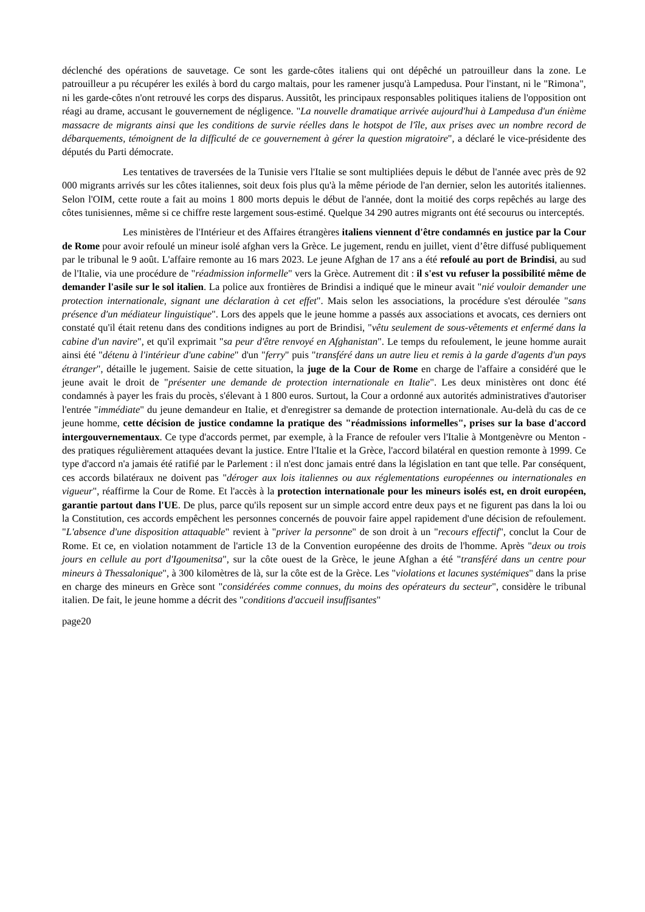déclenché des opérations de sauvetage. Ce sont les garde-côtes italiens qui ont dépêché un patrouilleur dans la zone. Le patrouilleur a pu récupérer les exilés à bord du cargo maltais, pour les ramener jusqu'à Lampedusa. Pour l'instant, ni le "Rimona", ni les garde-côtes n'ont retrouvé les corps des disparus. Aussitôt, les principaux responsables politiques italiens de l'opposition ont réagi au drame, accusant le gouvernement de négligence. "La nouvelle dramatique arrivée aujourd'hui à Lampedusa d'un énième massacre de migrants ainsi que les conditions de survie réelles dans le hotspot de l'île, aux prises avec un nombre record de débarquements, témoignent de la difficulté de ce gouvernement à gérer la question migratoire", a déclaré le vice-présidente des députés du Parti démocrate.
Les tentatives de traversées de la Tunisie vers l'Italie se sont multipliées depuis le début de l'année avec près de 92 000 migrants arrivés sur les côtes italiennes, soit deux fois plus qu'à la même période de l'an dernier, selon les autorités italiennes. Selon l'OIM, cette route a fait au moins 1 800 morts depuis le début de l'année, dont la moitié des corps repêchés au large des côtes tunisiennes, même si ce chiffre reste largement sous-estimé. Quelque 34 290 autres migrants ont été secourus ou interceptés.
Les ministères de l'Intérieur et des Affaires étrangères italiens viennent d'être condamnés en justice par la Cour de Rome pour avoir refoulé un mineur isolé afghan vers la Grèce. Le jugement, rendu en juillet, vient d’être diffusé publiquement par le tribunal le 9 août. L'affaire remonte au 16 mars 2023. Le jeune Afghan de 17 ans a été refoulé au port de Brindisi, au sud de l'Italie, via une procédure de "réadmission informelle" vers la Grèce. Autrement dit : il s'est vu refuser la possibilité même de demander l'asile sur le sol italien. La police aux frontières de Brindisi a indiqué que le mineur avait "nié vouloir demander une protection internationale, signant une déclaration à cet effet". Mais selon les associations, la procédure s'est déroulée "sans présence d'un médiateur linguistique". Lors des appels que le jeune homme a passés aux associations et avocats, ces derniers ont constaté qu'il était retenu dans des conditions indignes au port de Brindisi, "vêtu seulement de sous-vêtements et enfermé dans la cabine d'un navire", et qu'il exprimait "sa peur d'être renvoyé en Afghanistan". Le temps du refoulement, le jeune homme aurait ainsi été "détenu à l'intérieur d'une cabine" d'un "ferry" puis "transféré dans un autre lieu et remis à la garde d'agents d'un pays étranger", détaille le jugement. Saisie de cette situation, la juge de la Cour de Rome en charge de l'affaire a considéré que le jeune avait le droit de "présenter une demande de protection internationale en Italie". Les deux ministères ont donc été condamnés à payer les frais du procès, s'élevant à 1 800 euros. Surtout, la Cour a ordonné aux autorités administratives d'autoriser l'entrée "immédiate" du jeune demandeur en Italie, et d'enregistrer sa demande de protection internationale. Au-delà du cas de ce jeune homme, cette décision de justice condamne la pratique des "réadmissions informelles", prises sur la base d'accord intergouvernementaux. Ce type d'accords permet, par exemple, à la France de refouler vers l'Italie à Montgenèvre ou Menton - des pratiques régulièrement attaquées devant la justice. Entre l'Italie et la Grèce, l'accord bilatéral en question remonte à 1999. Ce type d'accord n'a jamais été ratifié par le Parlement : il n'est donc jamais entré dans la législation en tant que telle. Par conséquent, ces accords bilatéraux ne doivent pas "déroger aux lois italiennes ou aux réglementations européennes ou internationales en vigueur", réaffirme la Cour de Rome. Et l'accès à la protection internationale pour les mineurs isolés est, en droit européen, garantie partout dans l'UE. De plus, parce qu'ils reposent sur un simple accord entre deux pays et ne figurent pas dans la loi ou la Constitution, ces accords empêchent les personnes concernés de pouvoir faire appel rapidement d'une décision de refoulement. "L'absence d'une disposition attaquable" revient à "priver la personne" de son droit à un "recours effectif", conclut la Cour de Rome. Et ce, en violation notamment de l'article 13 de la Convention européenne des droits de l'homme. Après "deux ou trois jours en cellule au port d'Igoumenitsa", sur la côte ouest de la Grèce, le jeune Afghan a été "transféré dans un centre pour mineurs à Thessalonique", à 300 kilomètres de là, sur la côte est de la Grèce. Les "violations et lacunes systémiques" dans la prise en charge des mineurs en Grèce sont "considérées comme connues, du moins des opérateurs du secteur", considère le tribunal italien. De fait, le jeune homme a décrit des "conditions d'accueil insuffisantes"
page20